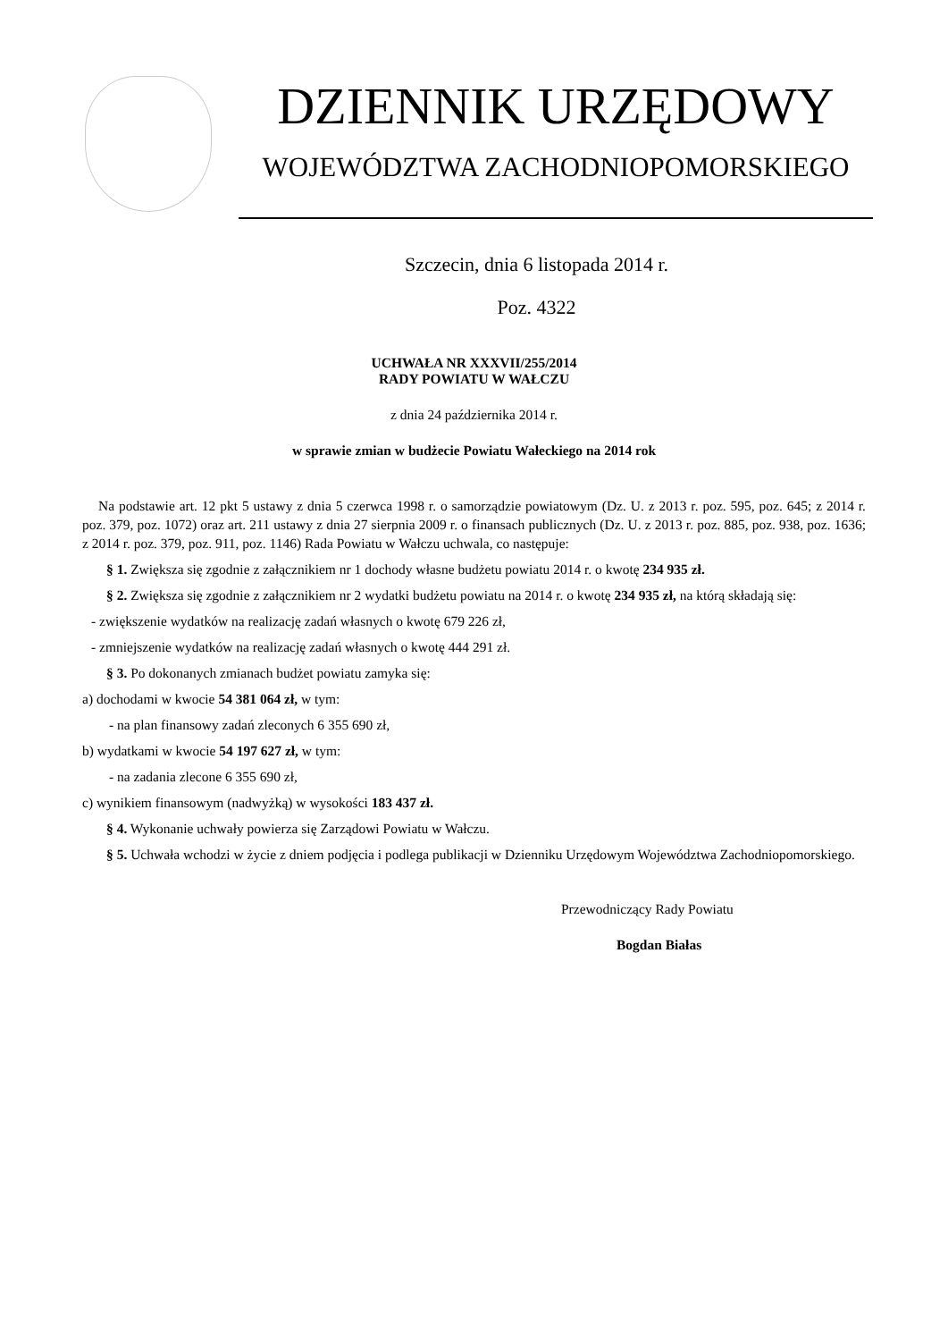DZIENNIK URZĘDOWY
WOJEWÓDZTWA ZACHODNIOPOMORSKIEGO
Szczecin, dnia 6 listopada 2014 r.
Poz. 4322
UCHWAŁA NR XXXVII/255/2014
RADY POWIATU W WAŁCZU
z dnia 24 października 2014 r.
w sprawie zmian w budżecie Powiatu Wałeckiego na 2014 rok
Na podstawie art. 12 pkt 5 ustawy z dnia 5 czerwca 1998 r. o samorządzie powiatowym (Dz. U. z 2013 r. poz. 595, poz. 645; z 2014 r. poz. 379, poz. 1072) oraz art. 211 ustawy z dnia 27 sierpnia 2009 r. o finansach publicznych (Dz. U. z 2013 r. poz. 885, poz. 938, poz. 1636; z 2014 r. poz. 379, poz. 911, poz. 1146) Rada Powiatu w Wałczu uchwala, co następuje:
§ 1. Zwiększa się zgodnie z załącznikiem nr 1 dochody własne budżetu powiatu 2014 r. o kwotę 234 935 zł.
§ 2. Zwiększa się zgodnie z załącznikiem nr 2 wydatki budżetu powiatu na 2014 r. o kwotę 234 935 zł, na którą składają się:
- zwiększenie wydatków na realizację zadań własnych o kwotę 679 226 zł,
- zmniejszenie wydatków na realizację zadań własnych o kwotę 444 291 zł.
§ 3. Po dokonanych zmianach budżet powiatu zamyka się:
a) dochodami w kwocie 54 381 064 zł, w tym:
- na plan finansowy zadań zleconych 6 355 690 zł,
b) wydatkami w kwocie 54 197 627 zł, w tym:
- na zadania zlecone 6 355 690 zł,
c) wynikiem finansowym (nadwyżką) w wysokości 183 437 zł.
§ 4. Wykonanie uchwały powierza się Zarządowi Powiatu w Wałczu.
§ 5. Uchwała wchodzi w życie z dniem podjęcia i podlega publikacji w Dzienniku Urzędowym Województwa Zachodniopomorskiego.
Przewodniczący Rady Powiatu
Bogdan Białas